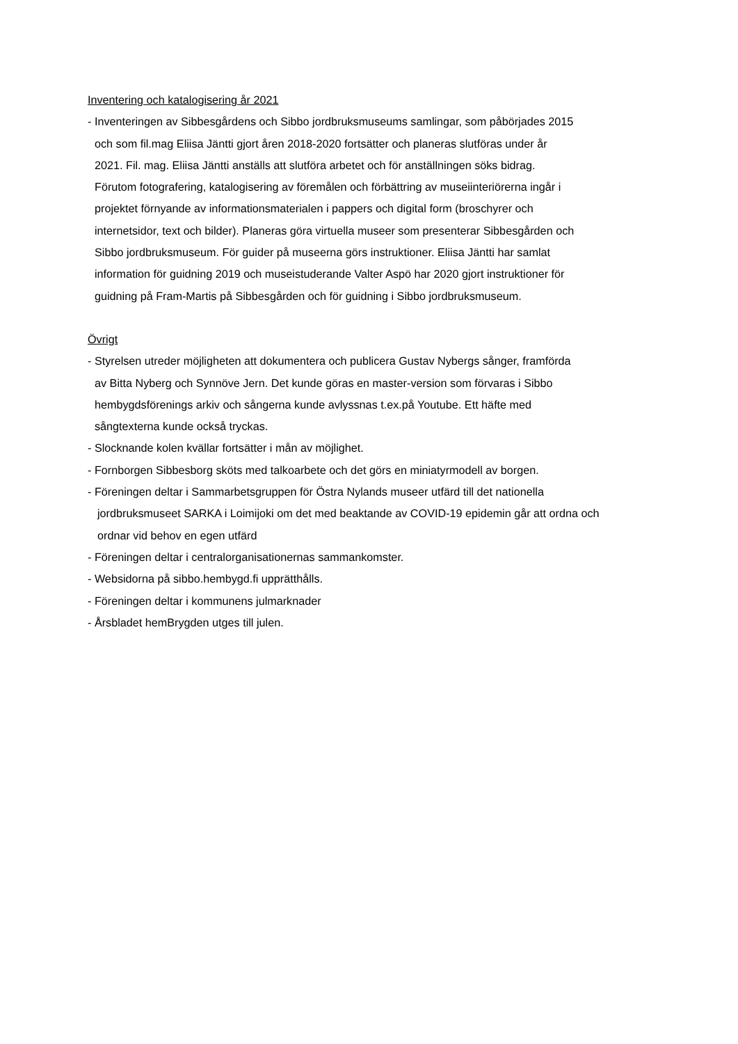Inventering och katalogisering år 2021
- Inventeringen av Sibbesgårdens och Sibbo jordbruksmuseums samlingar, som påbörjades 2015
och som fil.mag Eliisa Jäntti gjort åren 2018-2020 fortsätter och planeras slutföras under år
2021. Fil. mag. Eliisa Jäntti anställs att slutföra arbetet och för anställningen söks bidrag.
Förutom fotografering, katalogisering av föremålen och förbättring av museiinteriörerna ingår i
projektet förnyande av informationsmaterialen i pappers och digital form (broschyrer och
internetsidor, text och bilder). Planeras göra virtuella museer som presenterar Sibbesgården och
Sibbo jordbruksmuseum. För guider på museerna görs instruktioner. Eliisa Jäntti har samlat
information för guidning 2019 och museistuderande Valter Aspö har 2020 gjort instruktioner för
guidning på Fram-Martis på Sibbesgården och för guidning i Sibbo jordbruksmuseum.
Övrigt
- Styrelsen utreder möjligheten att dokumentera och publicera Gustav Nybergs sånger, framförda
av Bitta Nyberg och Synnöve Jern. Det kunde göras en master-version som förvaras i Sibbo
hembygdsförenings arkiv och sångerna kunde avlyssnas t.ex.på Youtube. Ett häfte med
sångtexterna kunde också tryckas.
- Slocknande kolen kvällar fortsätter i mån av möjlighet.
- Fornborgen Sibbesborg sköts med talkoarbete och det görs en miniatyrmodell av borgen.
- Föreningen deltar i Sammarbetsgruppen för Östra Nylands museer utfärd till det nationella
jordbruksmuseet SARKA i Loimijoki om det med beaktande av COVID-19 epidemin går att ordna och
ordnar vid behov en egen utfärd
- Föreningen deltar i centralorganisationernas sammankomster.
- Websidorna på sibbo.hembygd.fi upprätthålls.
- Föreningen deltar i kommunens julmarknader
- Årsbladet hemBrygden utges till julen.